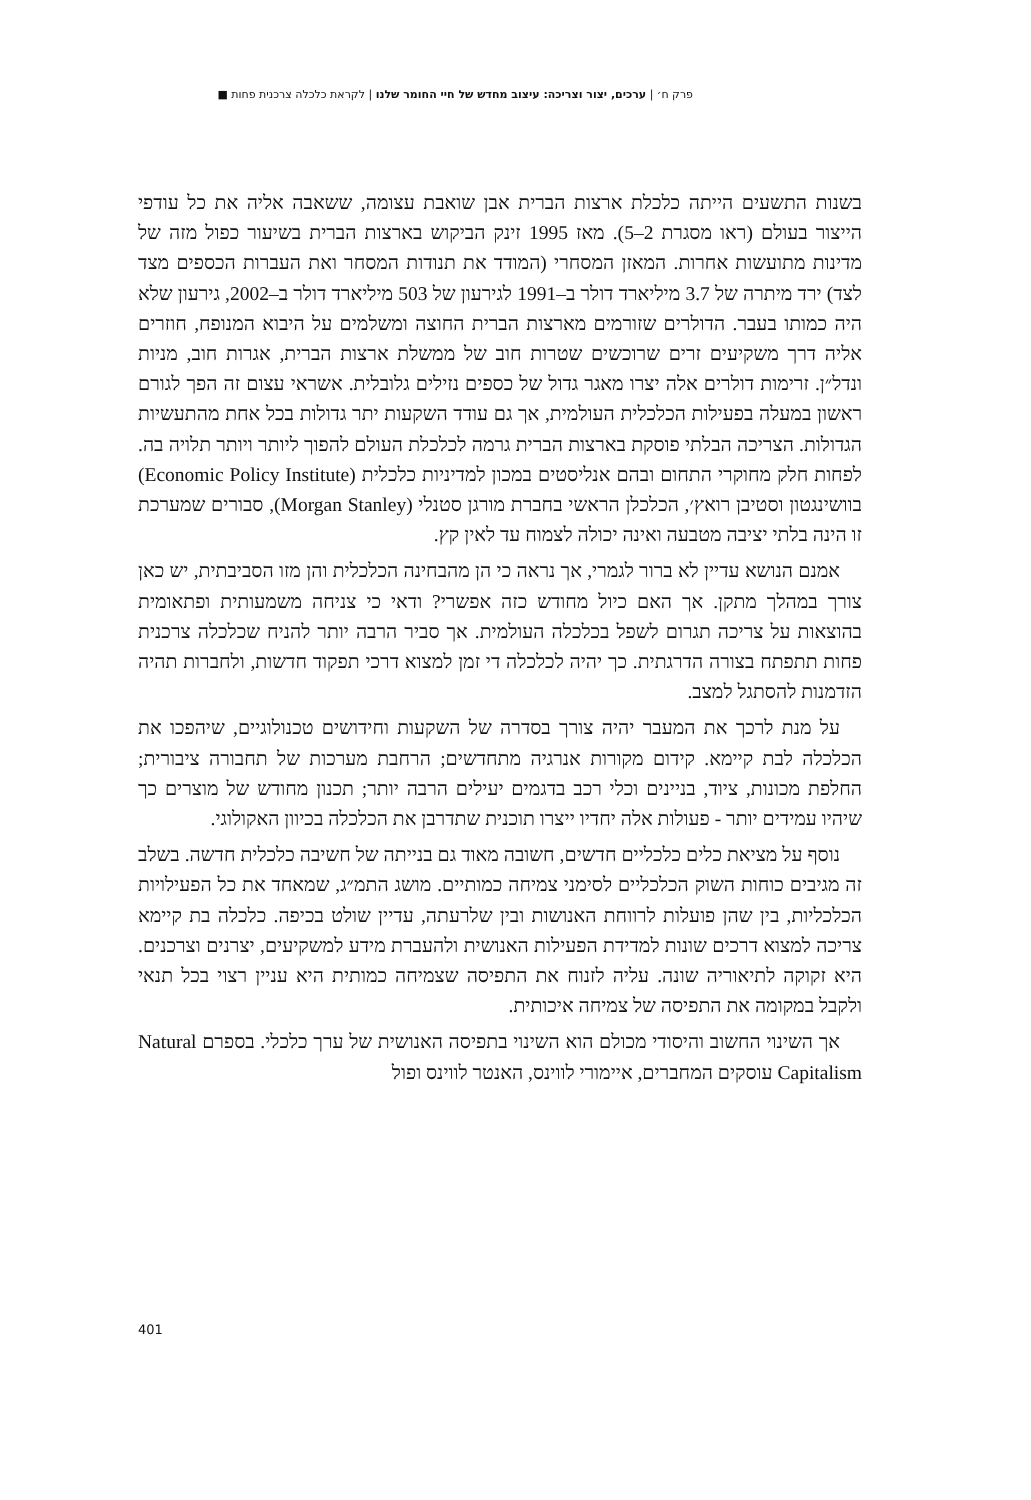פרק ח׳ | ערכים, יצור וצריכה: עיצוב מחדש של חיי החומר שלנו | לקראת כלכלה צרכנית פחות ■
בשנות התשעים הייתה כלכלת ארצות הברית אבן שואבת עצומה, ששאבה אליה את כל עודפי הייצור בעולם (ראו מסגרת 2–5). מאז 1995 זינק הביקוש בארצות הברית בשיעור כפול מזה של מדינות מתועשות אחרות. המאזן המסחרי (המודד את תנודות המסחר ואת העברות הכספים מצד לצד) ירד מיתרה של 3.7 מיליארד דולר ב–1991 לגירעון של 503 מיליארד דולר ב–2002, גירעון שלא היה כמותו בעבר. הדולרים שזורמים מארצות הברית החוצה ומשלמים על היבוא המנופח, חוזרים אליה דרך משקיעים זרים שרוכשים שטרות חוב של ממשלת ארצות הברית, אגרות חוב, מניות ונדל״ן. זרימות דולרים אלה יצרו מאגר גדול של כספים נזילים גלובלית. אשראי עצום זה הפך לגורם ראשון במעלה בפעילות הכלכלית העולמית, אך גם עודד השקעות יתר גדולות בכל אחת מהתעשיות הגדולות. הצריכה הבלתי פוסקת בארצות הברית גרמה לכלכלת העולם להפוך ליותר ויותר תלויה בה. לפחות חלק מחוקרי התחום ובהם אנליסטים במכון למדיניות כלכלית (Economic Policy Institute) בוושינגטון וסטיבן רואץ׳, הכלכלן הראשי בחברת מורגן סטנלי (Morgan Stanley), סבורים שמערכת זו הינה בלתי יציבה מטבעה ואינה יכולה לצמוח עד לאין קץ.
אמנם הנושא עדיין לא ברור לגמרי, אך נראה כי הן מהבחינה הכלכלית והן מזו הסביבתית, יש כאן צורך במהלך מתקן. אך האם כיול מחודש כזה אפשרי? ודאי כי צניחה משמעותית ופתאומית בהוצאות על צריכה תגרום לשפל בכלכלה העולמית. אך סביר הרבה יותר להניח שכלכלה צרכנית פחות תתפתח בצורה הדרגתית. כך יהיה לכלכלה די זמן למצוא דרכי תפקוד חדשות, ולחברות תהיה הזדמנות להסתגל למצב.
על מנת לרכך את המעבר יהיה צורך בסדרה של השקעות וחידושים טכנולוגיים, שיהפכו את הכלכלה לבת קיימא. קידום מקורות אנרגיה מתחדשים; הרחבת מערכות של תחבורה ציבורית; החלפת מכונות, ציוד, בניינים וכלי רכב בדגמים יעילים הרבה יותר; תכנון מחודש של מוצרים כך שיהיו עמידים יותר - פעולות אלה יחדיו ייצרו תוכנית שתדרבן את הכלכלה בכיוון האקולוגי.
נוסף על מציאת כלים כלכליים חדשים, חשובה מאוד גם בנייתה של חשיבה כלכלית חדשה. בשלב זה מגיבים כוחות השוק הכלכליים לסימני צמיחה כמותיים. מושג התמ״ג, שמאחד את כל הפעילויות הכלכליות, בין שהן פועלות לרווחת האנושות ובין שלרעתה, עדיין שולט בכיפה. כלכלה בת קיימא צריכה למצוא דרכים שונות למדידת הפעילות האנושית ולהעברת מידע למשקיעים, יצרנים וצרכנים. היא זקוקה לתיאוריה שונה. עליה לזנוח את התפיסה שצמיחה כמותית היא עניין רצוי בכל תנאי ולקבל במקומה את התפיסה של צמיחה איכותית.
אך השינוי החשוב והיסודי מכולם הוא השינוי בתפיסה האנושית של ערך כלכלי. בספרם Natural Capitalism עוסקים המחברים, איימורי לווינס, האנטר לווינס ופול
401